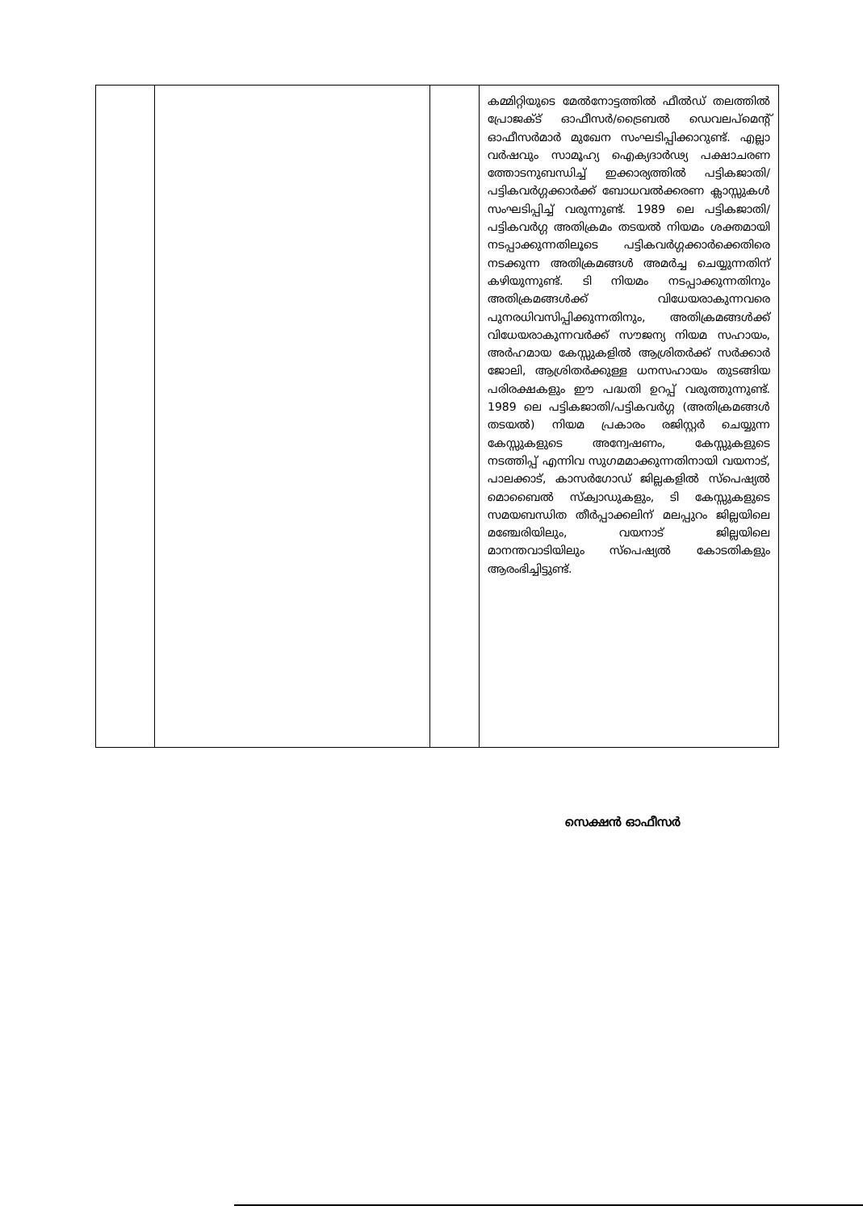| | | | കമ്മിറ്റിയുടെ മേൽനോട്ടത്തിൽ ഫീൽഡ് തലത്തിൽ പ്രോജക്ട് ഓഫീസർ/ട്രൈബൽ ഡെവലപ്മെന്റ് ഓഫീസർമാർ മുഖേന സംഘടിപ്പിക്കാറുണ്ട്. എല്ലാ വർഷവും സാമൂഹ്യ ഐക്യദാർഢ്യ പക്ഷാചരണ ത്തോടനുബന്ധിച്ച് ഇക്കാര്യത്തിൽ പട്ടികജാതി/പട്ടികവർഗ്ഗക്കാർക്ക് ബോധവൽക്കരണ ക്ലാസ്സുകൾ സംഘടിപ്പിച്ച് വരുന്നുണ്ട്. 1989 ലെ പട്ടികജാതി/പട്ടികവർഗ്ഗ അതിക്രമം തടയൽ നിയമം ശക്തമായി നടപ്പാക്കുന്നതിലൂടെ പട്ടികവർഗ്ഗക്കാർക്കെതിരെ നടക്കുന്ന അതിക്രമങ്ങൾ അമർച്ച ചെയ്യുന്നതിന് കഴിയുന്നുണ്ട്. ടി നിയമം നടപ്പാക്കുന്നതിനും അതിക്രമങ്ങൾക്ക് വിധേയരാകുന്നവരെ പുനരധിവസിപ്പിക്കുന്നതിനും, അതിക്രമങ്ങൾക്ക് വിധേയരാകുന്നവർക്ക് സൗജന്യ നിയമ സഹായം, അർഹമായ കേസ്സുകളിൽ ആശ്രിതർക്ക് സർക്കാർ ജോലി, ആശ്രിതർക്കുള്ള ധനസഹായം തുടങ്ങിയ പരിരക്ഷകളും ഈ പദ്ധതി ഉറപ്പ് വരുത്തുന്നുണ്ട്. 1989 ലെ പട്ടികജാതി/പട്ടികവർഗ്ഗ (അതിക്രമങ്ങൾ തടയൽ) നിയമ പ്രകാരം രജിസ്റ്റർ ചെയ്യുന്ന കേസ്സുകളുടെ അന്വേഷണം, കേസ്സുകളുടെ നടത്തിപ്പ് എന്നിവ സുഗമമാക്കുന്നതിനായി വയനാട്, പാലക്കാട്, കാസർഗോഡ് ജില്ലകളിൽ സ്പെഷ്യൽ മൊബൈൽ സ്ക്വാഡുകളും, ടി കേസ്സുകളുടെ സമയബന്ധിത തീർപ്പാക്കലിന് മലപ്പുറം ജില്ലയിലെ മഞ്ചേരിയിലും, വയനാട് ജില്ലയിലെ മാനന്തവാടിയിലും സ്പെഷ്യൽ കോടതികളും ആരംഭിച്ചിട്ടുണ്ട്. |
സെക്ഷൻ ഓഫീസർ